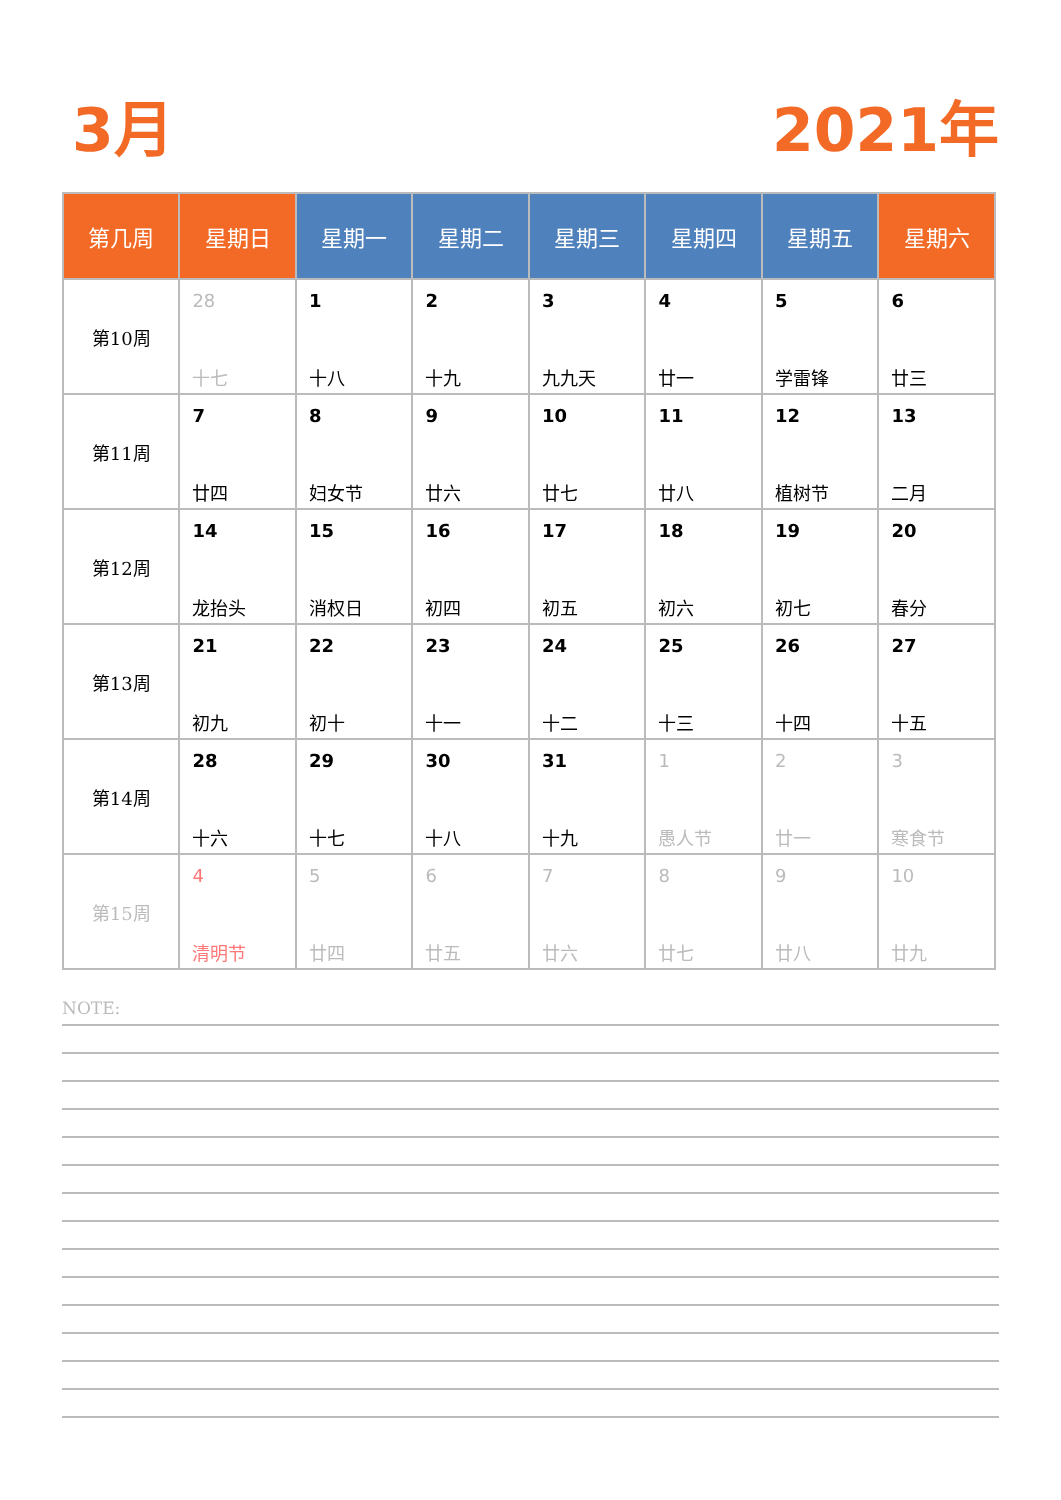3月 2021年
| 第几周 | 星期日 | 星期一 | 星期二 | 星期三 | 星期四 | 星期五 | 星期六 |
| --- | --- | --- | --- | --- | --- | --- | --- |
| 第10周 | 28 十七 | 1 十八 | 2 十九 | 3 九九天 | 4 廿一 | 5 学雷锋 | 6 廿三 |
| 第11周 | 7 廿四 | 8 妇女节 | 9 廿六 | 10 廿七 | 11 廿八 | 12 植树节 | 13 二月 |
| 第12周 | 14 龙抬头 | 15 消权日 | 16 初四 | 17 初五 | 18 初六 | 19 初七 | 20 春分 |
| 第13周 | 21 初九 | 22 初十 | 23 十一 | 24 十二 | 25 十三 | 26 十四 | 27 十五 |
| 第14周 | 28 十六 | 29 十七 | 30 十八 | 31 十九 | 1 愚人节 | 2 廿一 | 3 寒食节 |
| 第15周 | 4 清明节 | 5 廿四 | 6 廿五 | 7 廿六 | 8 廿七 | 9 廿八 | 10 廿九 |
NOTE: